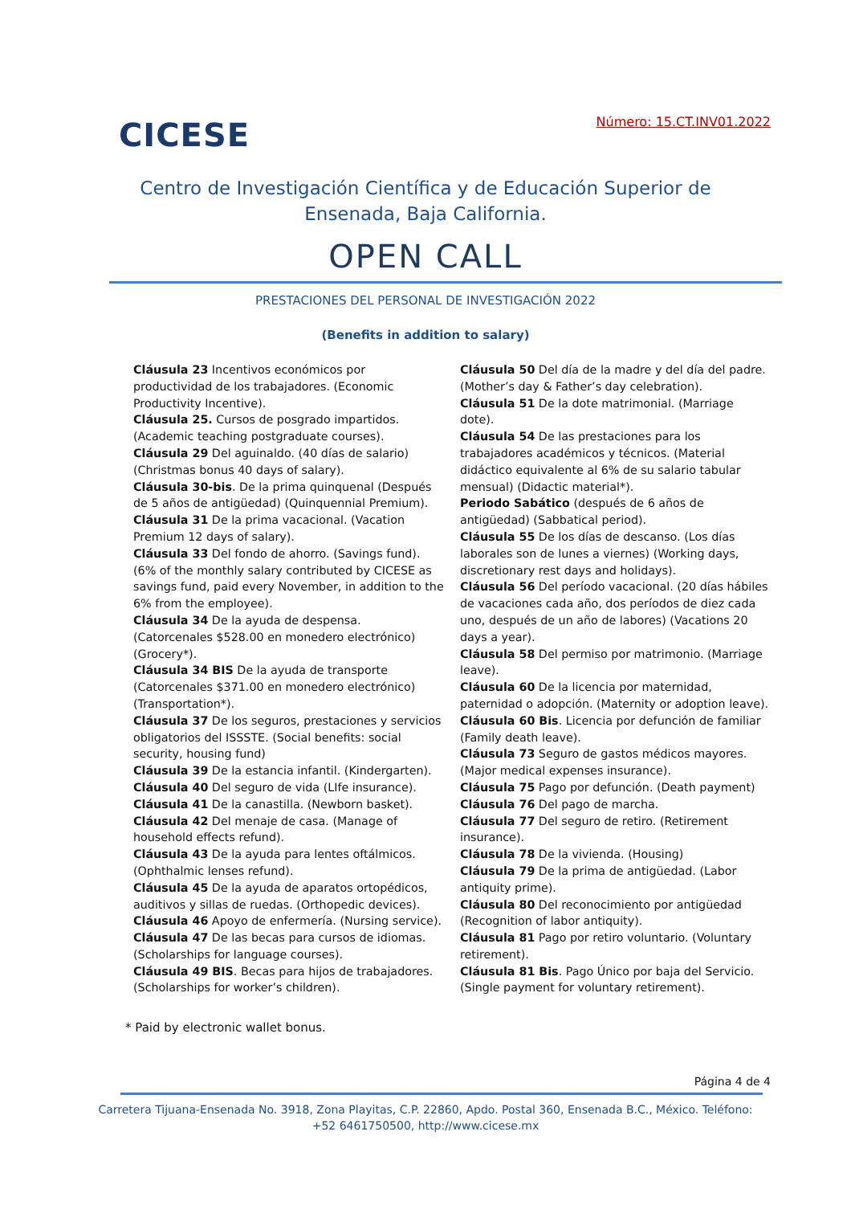CICESE
Número: 15.CT.INV01.2022
Centro de Investigación Científica y de Educación Superior de Ensenada, Baja California.
OPEN CALL
PRESTACIONES DEL PERSONAL DE INVESTIGACIÓN 2022
(Benefits in addition to salary)
Cláusula 23 Incentivos económicos por productividad de los trabajadores. (Economic Productivity Incentive).
Cláusula 25. Cursos de posgrado impartidos. (Academic teaching postgraduate courses).
Cláusula 29 Del aguinaldo. (40 días de salario) (Christmas bonus 40 days of salary).
Cláusula 30-bis. De la prima quinquenal (Después de 5 años de antigüedad) (Quinquennial Premium).
Cláusula 31 De la prima vacacional. (Vacation Premium 12 days of salary).
Cláusula 33 Del fondo de ahorro. (Savings fund). (6% of the monthly salary contributed by CICESE as savings fund, paid every November, in addition to the 6% from the employee).
Cláusula 34 De la ayuda de despensa. (Catorcenales $528.00 en monedero electrónico) (Grocery*).
Cláusula 34 BIS De la ayuda de transporte (Catorcenales $371.00 en monedero electrónico) (Transportation*).
Cláusula 37 De los seguros, prestaciones y servicios obligatorios del ISSSTE. (Social benefits: social security, housing fund)
Cláusula 39 De la estancia infantil. (Kindergarten).
Cláusula 40 Del seguro de vida (LIfe insurance).
Cláusula 41 De la canastilla. (Newborn basket).
Cláusula 42 Del menaje de casa. (Manage of household effects refund).
Cláusula 43 De la ayuda para lentes oftálmicos. (Ophthalmic lenses refund).
Cláusula 45 De la ayuda de aparatos ortopédicos, auditivos y sillas de ruedas. (Orthopedic devices).
Cláusula 46 Apoyo de enfermería. (Nursing service).
Cláusula 47 De las becas para cursos de idiomas. (Scholarships for language courses).
Cláusula 49 BIS. Becas para hijos de trabajadores. (Scholarships for worker’s children).
Cláusula 50 Del día de la madre y del día del padre. (Mother’s day & Father’s day celebration).
Cláusula 51 De la dote matrimonial. (Marriage dote).
Cláusula 54 De las prestaciones para los trabajadores académicos y técnicos. (Material didáctico equivalente al 6% de su salario tabular mensual) (Didactic material*).
Periodo Sabático (después de 6 años de antigüedad) (Sabbatical period).
Cláusula 55 De los días de descanso. (Los días laborales son de lunes a viernes) (Working days, discretionary rest days and holidays).
Cláusula 56 Del período vacacional. (20 días hábiles de vacaciones cada año, dos períodos de diez cada uno, después de un año de labores) (Vacations 20 days a year).
Cláusula 58 Del permiso por matrimonio. (Marriage leave).
Cláusula 60 De la licencia por maternidad, paternidad o adopción. (Maternity or adoption leave).
Cláusula 60 Bis. Licencia por defunción de familiar (Family death leave).
Cláusula 73 Seguro de gastos médicos mayores. (Major medical expenses insurance).
Cláusula 75 Pago por defunción. (Death payment)
Cláusula 76 Del pago de marcha.
Cláusula 77 Del seguro de retiro. (Retirement insurance).
Cláusula 78 De la vivienda. (Housing)
Cláusula 79 De la prima de antigüedad. (Labor antiquity prime).
Cláusula 80 Del reconocimiento por antigüedad (Recognition of labor antiquity).
Cláusula 81 Pago por retiro voluntario. (Voluntary retirement).
Cláusula 81 Bis. Pago Único por baja del Servicio. (Single payment for voluntary retirement).
* Paid by electronic wallet bonus.
Página 4 de 4
Carretera Tijuana-Ensenada No. 3918, Zona Playitas, C.P. 22860, Apdo. Postal 360, Ensenada B.C., México. Teléfono: +52 6461750500, http://www.cicese.mx